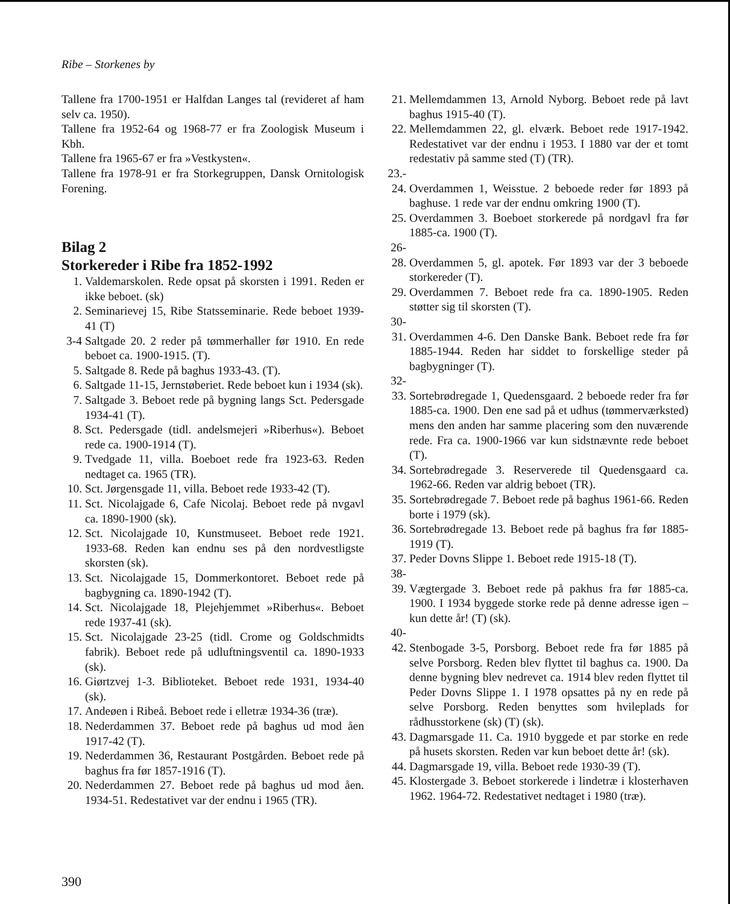Ribe – Storkenes by
Tallene fra 1700-1951 er Halfdan Langes tal (revideret af ham selv ca. 1950).
Tallene fra 1952-64 og 1968-77 er fra Zoologisk Museum i Kbh.
Tallene fra 1965-67 er fra »Vestkysten«.
Tallene fra 1978-91 er fra Storkegruppen, Dansk Ornitologisk Forening.
Bilag 2
Storkereder i Ribe fra 1852-1992
1. Valdemarskolen. Rede opsat på skorsten i 1991. Reden er ikke beboet. (sk)
2. Seminarievej 15, Ribe Statsseminarie. Rede beboet 1939-41 (T)
3-4 Saltgade 20. 2 reder på tømmerhaller før 1910. En rede beboet ca. 1900-1915. (T).
5. Saltgade 8. Rede på baghus 1933-43. (T).
6. Saltgade 11-15, Jernstøberiet. Rede beboet kun i 1934 (sk).
7. Saltgade 3. Beboet rede på bygning langs Sct. Pedersgade 1934-41 (T).
8. Sct. Pedersgade (tidl. andelsmejeri »Riberhus«). Beboet rede ca. 1900-1914 (T).
9. Tvedgade 11, villa. Boeboet rede fra 1923-63. Reden nedtaget ca. 1965 (TR).
10. Sct. Jørgensgade 11, villa. Beboet rede 1933-42 (T).
11. Sct. Nicolajgade 6, Cafe Nicolaj. Beboet rede på nvgavl ca. 1890-1900 (sk).
12. Sct. Nicolajgade 10, Kunstmuseet. Beboet rede 1921. 1933-68. Reden kan endnu ses på den nordvestligste skorsten (sk).
13. Sct. Nicolajgade 15, Dommerkontoret. Beboet rede på bagbygning ca. 1890-1942 (T).
14. Sct. Nicolajgade 18, Plejehjemmet »Riberhus«. Beboet rede 1937-41 (sk).
15. Sct. Nicolajgade 23-25 (tidl. Crome og Goldschmidts fabrik). Beboet rede på udluftningsventil ca. 1890-1933 (sk).
16. Giørtzvej 1-3. Biblioteket. Beboet rede 1931, 1934-40 (sk).
17. Andeøen i Ribeå. Beboet rede i elletræ 1934-36 (træ).
18. Nederdammen 37. Beboet rede på baghus ud mod åen 1917-42 (T).
19. Nederdammen 36, Restaurant Postgården. Beboet rede på baghus fra før 1857-1916 (T).
20. Nederdammen 27. Beboet rede på baghus ud mod åen. 1934-51. Redestativet var der endnu i 1965 (TR).
21. Mellemdammen 13, Arnold Nyborg. Beboet rede på lavt baghus 1915-40 (T).
22. Mellemdammen 22, gl. elværk. Beboet rede 1917-1942. Redestativet var der endnu i 1953. I 1880 var der et tomt redestativ på samme sted (T) (TR).
23.-
24. Overdammen 1, Weisstue. 2 beboede reder før 1893 på baghuse. 1 rede var der endnu omkring 1900 (T).
25. Overdammen 3. Boeboet storkerede på nordgavl fra før 1885-ca. 1900 (T).
26-
28. Overdammen 5, gl. apotek. Før 1893 var der 3 beboede storkereder (T).
29. Overdammen 7. Beboet rede fra ca. 1890-1905. Reden støtter sig til skorsten (T).
30-
31. Overdammen 4-6. Den Danske Bank. Beboet rede fra før 1885-1944. Reden har siddet to forskellige steder på bagbygninger (T).
32-
33. Sortebrødregade 1, Quedensgaard. 2 beboede reder fra før 1885-ca. 1900. Den ene sad på et udhus (tømmerværksted) mens den anden har samme placering som den nuværende rede. Fra ca. 1900-1966 var kun sidstnævnte rede beboet (T).
34. Sortebrødregade 3. Reserverede til Quedensgaard ca. 1962-66. Reden var aldrig beboet (TR).
35. Sortebrødregade 7. Beboet rede på baghus 1961-66. Reden borte i 1979 (sk).
36. Sortebrødregade 13. Beboet rede på baghus fra før 1885-1919 (T).
37. Peder Dovns Slippe 1. Beboet rede 1915-18 (T).
38-
39. Vægtergade 3. Beboet rede på pakhus fra før 1885-ca. 1900. I 1934 byggede storke rede på denne adresse igen – kun dette år! (T) (sk).
40-
42. Stenbogade 3-5, Porsborg. Beboet rede fra før 1885 på selve Porsborg. Reden blev flyttet til baghus ca. 1900. Da denne bygning blev nedrevet ca. 1914 blev reden flyttet til Peder Dovns Slippe 1. I 1978 opsattes på ny en rede på selve Porsborg. Reden benyttes som hvileplads for rådhusstorkene (sk) (T) (sk).
43. Dagmarsgade 11. Ca. 1910 byggede et par storke en rede på husets skorsten. Reden var kun beboet dette år! (sk).
44. Dagmarsgade 19, villa. Beboet rede 1930-39 (T).
45. Klostergade 3. Beboet storkerede i lindetræ i klosterhaven 1962. 1964-72. Redestativet nedtaget i 1980 (træ).
390